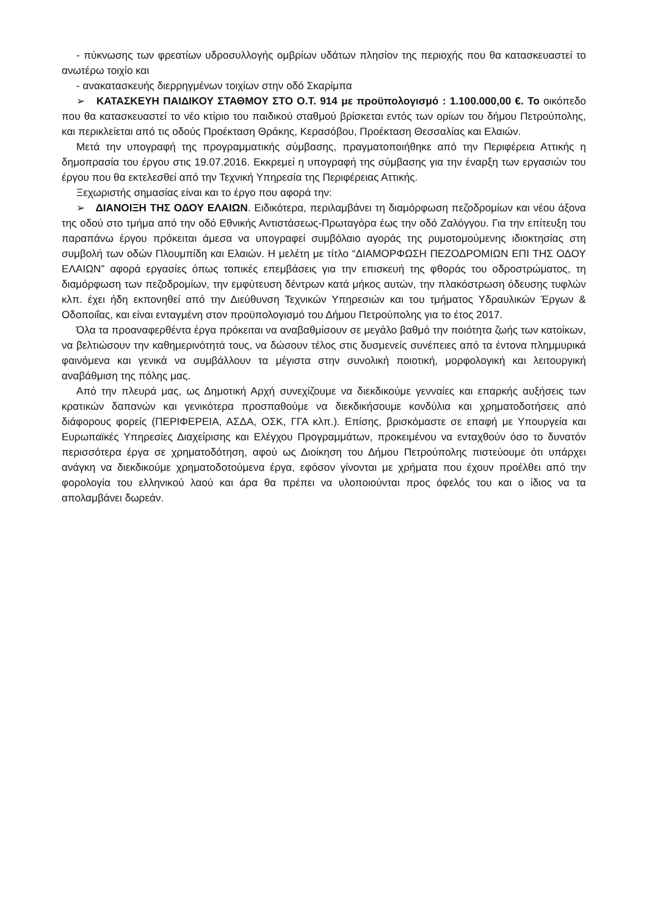- πύκνωσης των φρεατίων υδροσυλλογής ομβρίων υδάτων πλησίον της περιοχής που θα κατασκευαστεί το ανωτέρω τοιχίο και
- ανακατασκευής διερρηγμένων τοιχίων στην οδό Σκαρίμπα
➢ ΚΑΤΑΣΚΕΥΗ ΠΑΙΔΙΚΟΥ ΣΤΑΘΜΟΥ ΣΤΟ Ο.Τ. 914 με προϋπολογισμό : 1.100.000,00 €. Το οικόπεδο που θα κατασκευαστεί το νέο κτίριο του παιδικού σταθμού βρίσκεται εντός των ορίων του δήμου Πετρούπολης, και περικλείεται από τις οδούς Προέκταση Θράκης, Κερασόβου, Προέκταση Θεσσαλίας και Ελαιών.
Μετά την υπογραφή της προγραμματικής σύμβασης, πραγματοποιήθηκε από την Περιφέρεια Αττικής η δημοπρασία του έργου στις 19.07.2016. Εκκρεμεί η υπογραφή της σύμβασης για την έναρξη των εργασιών του έργου που θα εκτελεσθεί από την Τεχνική Υπηρεσία της Περιφέρειας Αττικής.
Ξεχωριστής σημασίας είναι και το έργο που αφορά την:
➢ ΔΙΑΝΟΙΞΗ ΤΗΣ ΟΔΟΥ ΕΛΑΙΩΝ. Ειδικότερα, περιλαμβάνει τη διαμόρφωση πεζοδρομίων και νέου άξονα της οδού στο τμήμα από την οδό Εθνικής Αντιστάσεως-Πρωταγόρα έως την οδό Ζαλόγγου. Για την επίτευξη του παραπάνω έργου πρόκειται άμεσα να υπογραφεί συμβόλαιο αγοράς της ρυμοτομούμενης ιδιοκτησίας στη συμβολή των οδών Πλουμπίδη και Ελαιών. Η μελέτη με τίτλο “ΔΙΑΜΟΡΦΩΣΗ ΠΕΖΟΔΡΟΜΙΩΝ ΕΠΙ ΤΗΣ ΟΔΟΥ ΕΛΑΙΩΝ” αφορά εργασίες όπως τοπικές επεμβάσεις για την επισκευή της φθοράς του οδροστρώματος, τη διαμόρφωση των πεζοδρομίων, την εμφύτευση δέντρων κατά μήκος αυτών, την πλακόστρωση όδευσης τυφλών κλπ. έχει ήδη εκπονηθεί από την Διεύθυνση Τεχνικών Υπηρεσιών και του τμήματος Υδραυλικών Έργων & Οδοποιΐας, και είναι ενταγμένη στον προϋπολογισμό του Δήμου Πετρούπολης για το έτος 2017.
Όλα τα προαναφερθέντα έργα πρόκειται να αναβαθμίσουν σε μεγάλο βαθμό την ποιότητα ζωής των κατοίκων, να βελτιώσουν την καθημερινότητά τους, να δώσουν τέλος στις δυσμενείς συνέπειες από τα έντονα πλημμυρικά φαινόμενα και γενικά να συμβάλλουν τα μέγιστα στην συνολική ποιοτική, μορφολογική και λειτουργική αναβάθμιση της πόλης μας.
Από την πλευρά μας, ως Δημοτική Αρχή συνεχίζουμε να διεκδικούμε γενναίες και επαρκής αυξήσεις των κρατικών δαπανών και γενικότερα προσπαθούμε να διεκδικήσουμε κονδύλια και χρηματοδοτήσεις από διάφορους φορείς (ΠΕΡΙΦΕΡΕΙΑ, ΑΣΔΑ, ΟΣΚ, ΓΓΑ κλπ.). Επίσης, βρισκόμαστε σε επαφή με Υπουργεία και Ευρωπαϊκές Υπηρεσίες Διαχείρισης και Ελέγχου Προγραμμάτων, προκειμένου να ενταχθούν όσο το δυνατόν περισσότερα έργα σε χρηματοδότηση, αφού ως Διοίκηση του Δήμου Πετρούπολης πιστεύουμε ότι υπάρχει ανάγκη να διεκδικούμε χρηματοδοτούμενα έργα, εφόσον γίνονται με χρήματα που έχουν προέλθει από την φορολογία του ελληνικού λαού και άρα θα πρέπει να υλοποιούνται προς όφελός του και ο ίδιος να τα απολαμβάνει δωρεάν.